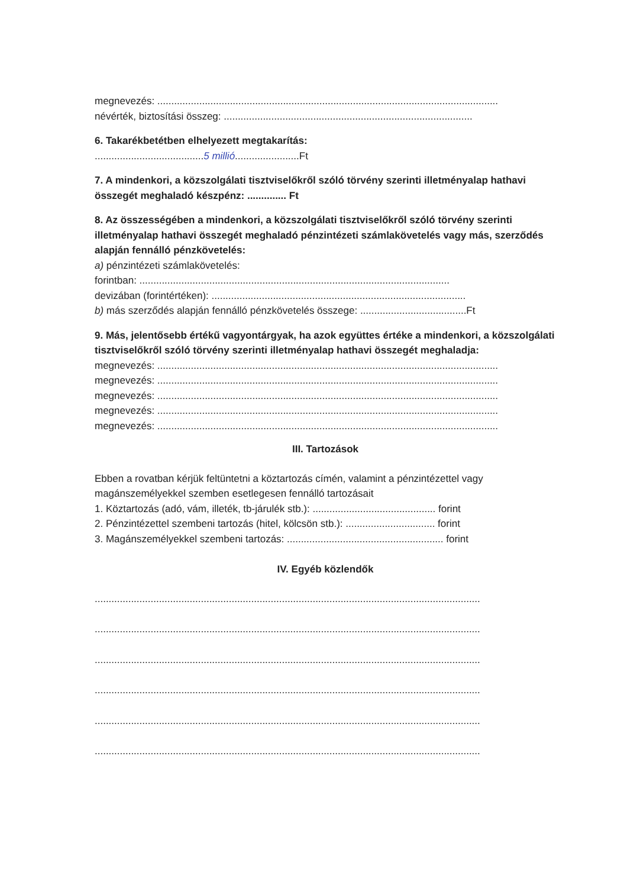megnevezés: ..........................................................................................................................
névérték, biztosítási összeg: .........................................................................................
6. Takarékbetétben elhelyezett megtakarítás:
.......................................5 millió.......................Ft
7. A mindenkori, a közszolgálati tisztviselőkről szóló törvény szerinti illetményalap hathavi összegét meghaladó készpénz: .............. Ft
8. Az összességében a mindenkori, a közszolgálati tisztviselőkről szóló törvény szerinti illetményalap hathavi összegét meghaladó pénzintézeti számlakövetelés vagy más, szerződés alapján fennálló pénzkövetelés:
a) pénzintézeti számlakövetelés:
forintban: ...............................................................................................................
devizában (forintértéken): ...........................................................................................
b) más szerződés alapján fennálló pénzkövetelés összege: ......................................Ft
9. Más, jelentősebb értékű vagyontárgyak, ha azok együttes értéke a mindenkori, a közszolgálati tisztviselőkről szóló törvény szerinti illetményalap hathavi összegét meghaladja:
megnevezés: ..........................................................................................................................
megnevezés: ..........................................................................................................................
megnevezés: ..........................................................................................................................
megnevezés: ..........................................................................................................................
megnevezés: ..........................................................................................................................
III. Tartozások
Ebben a rovatban kérjük feltüntetni a köztartozás címén, valamint a pénzintézettel vagy magánszemélyekkel szemben esetlegesen fennálló tartozásait
1. Köztartozás (adó, vám, illeték, tb-járulék stb.): ............................................ forint
2. Pénzintézettel szembeni tartozás (hitel, kölcsön stb.): ................................ forint
3. Magánszemélyekkel szembeni tartozás: ........................................................ forint
IV. Egyéb közlendők
..........................................................................................................................................
..........................................................................................................................................
..........................................................................................................................................
..........................................................................................................................................
..........................................................................................................................................
..........................................................................................................................................